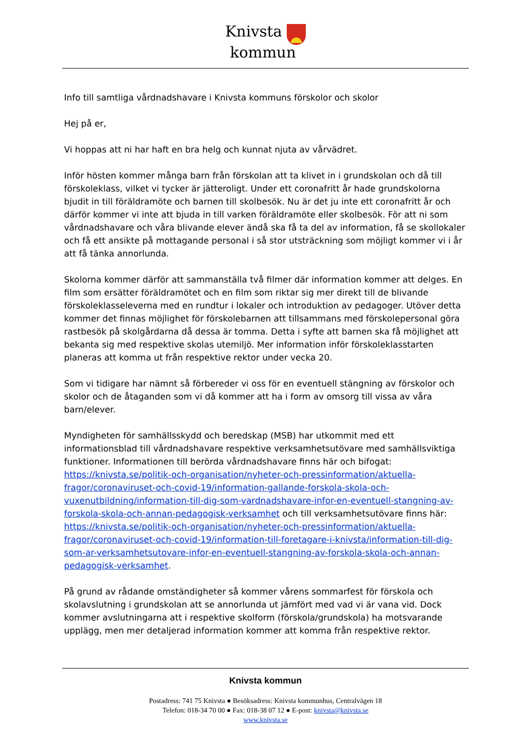Knivsta
kommun
Info till samtliga vårdnadshavare i Knivsta kommuns förskolor och skolor
Hej på er,
Vi hoppas att ni har haft en bra helg och kunnat njuta av vårvädret.
Inför hösten kommer många barn från förskolan att ta klivet in i grundskolan och då till förskoleklass, vilket vi tycker är jätteroligt. Under ett coronafritt år hade grundskolorna bjudit in till föräldramöte och barnen till skolbesök. Nu är det ju inte ett coronafritt år och därför kommer vi inte att bjuda in till varken föräldramöte eller skolbesök. För att ni som vårdnadshavare och våra blivande elever ändå ska få ta del av information, få se skollokaler och få ett ansikte på mottagande personal i så stor utsträckning som möjligt kommer vi i år att få tänka annorlunda.
Skolorna kommer därför att sammanställa två filmer där information kommer att delges. En film som ersätter föräldramötet och en film som riktar sig mer direkt till de blivande förskoleklasseleverna med en rundtur i lokaler och introduktion av pedagoger. Utöver detta kommer det finnas möjlighet för förskolebarnen att tillsammans med förskolepersonal göra rastbesök på skolgårdarna då dessa är tomma. Detta i syfte att barnen ska få möjlighet att bekanta sig med respektive skolas utemiljö. Mer information inför förskoleklasstarten planeras att komma ut från respektive rektor under vecka 20.
Som vi tidigare har nämnt så förbereder vi oss för en eventuell stängning av förskolor och skolor och de åtaganden som vi då kommer att ha i form av omsorg till vissa av våra barn/elever.
Myndigheten för samhällsskydd och beredskap (MSB) har utkommit med ett informationsblad till vårdnadshavare respektive verksamhetsutövare med samhällsviktiga funktioner. Informationen till berörda vårdnadshavare finns här och bifogat: https://knivsta.se/politik-och-organisation/nyheter-och-pressinformation/aktuella-fragor/coronaviruset-och-covid-19/information-gallande-forskola-skola-och-vuxenutbildning/information-till-dig-som-vardnadshavare-infor-en-eventuell-stangning-av-forskola-skola-och-annan-pedagogisk-verksamhet och till verksamhetsutövare finns här: https://knivsta.se/politik-och-organisation/nyheter-och-pressinformation/aktuella-fragor/coronaviruset-och-covid-19/information-till-foretagare-i-knivsta/information-till-dig-som-ar-verksamhetsutovare-infor-en-eventuell-stangning-av-forskola-skola-och-annan-pedagogisk-verksamhet.
På grund av rådande omständigheter så kommer vårens sommarfest för förskola och skolavslutning i grundskolan att se annorlunda ut jämfört med vad vi är vana vid. Dock kommer avslutningarna att i respektive skolform (förskola/grundskola) ha motsvarande upplägg, men mer detaljerad information kommer att komma från respektive rektor.
Knivsta kommun
Postadress: 741 75 Knivsta ● Besöksadress: Knivsta kommunhus, Centralvägen 18
Telefon: 018-34 70 00 ● Fax: 018-38 07 12 ● E-post: knivsta@knivsta.se
www.knivsta.se